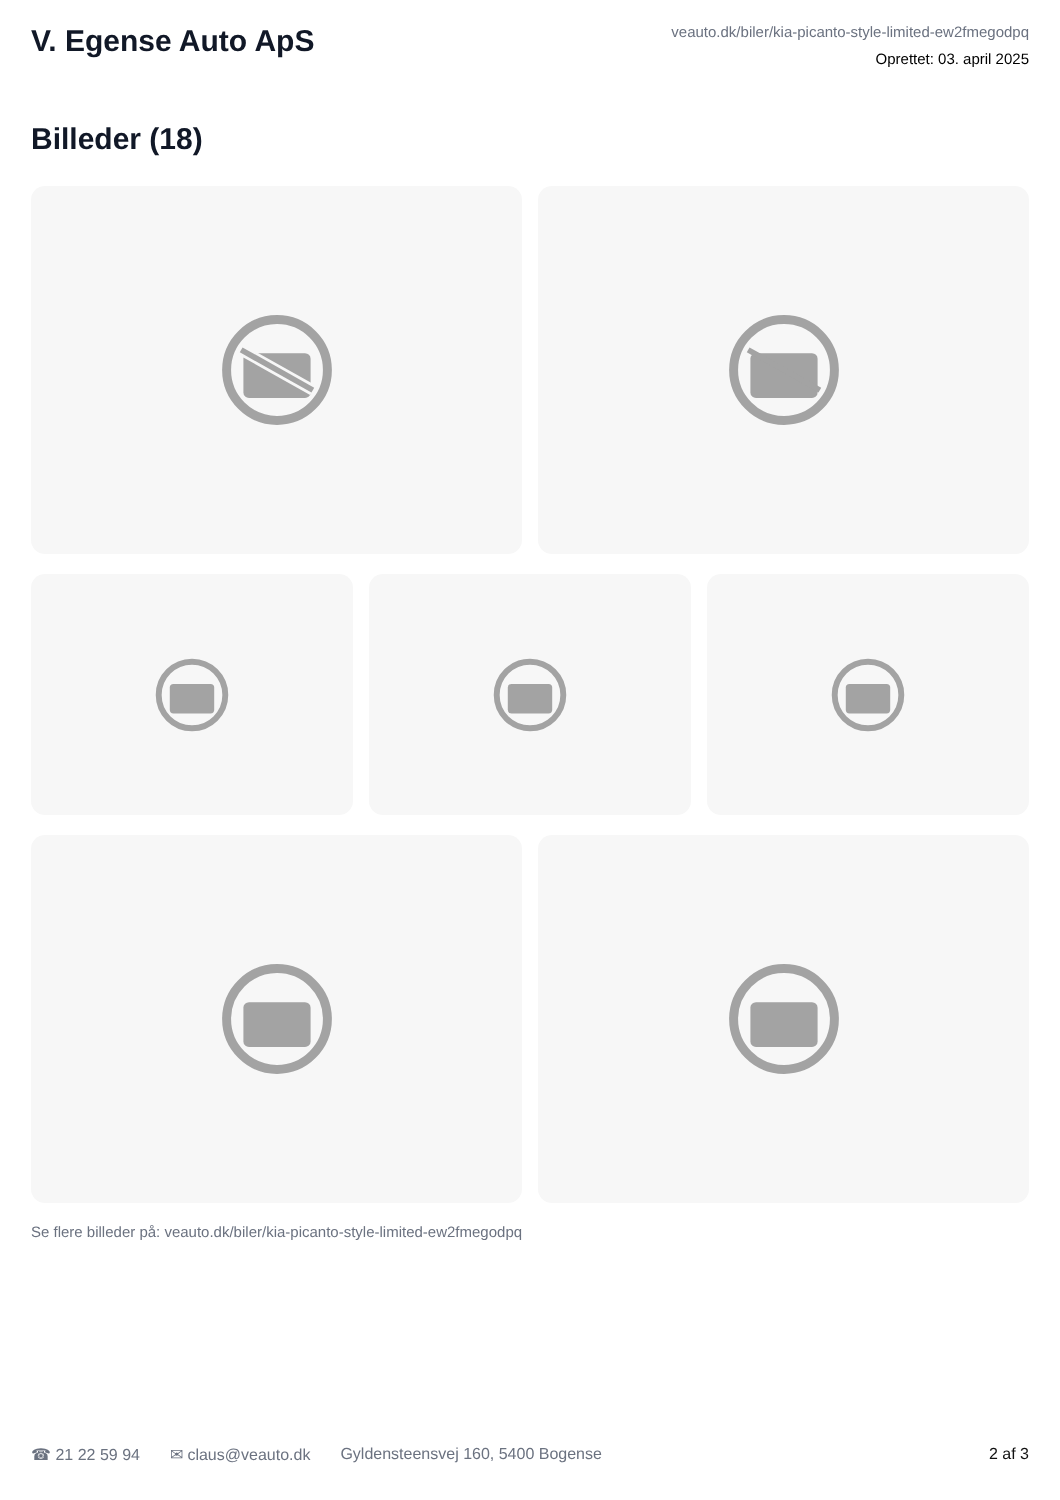V. Egense Auto ApS
veauto.dk/biler/kia-picanto-style-limited-ew2fmegodpq
Oprettet: 03. april 2025
Billeder (18)
Se flere billeder på: veauto.dk/biler/kia-picanto-style-limited-ew2fmegodpq
☎ 21 22 59 94 ✉ claus@veauto.dk Gyldensteensvej 160, 5400 Bogense 2 af 3